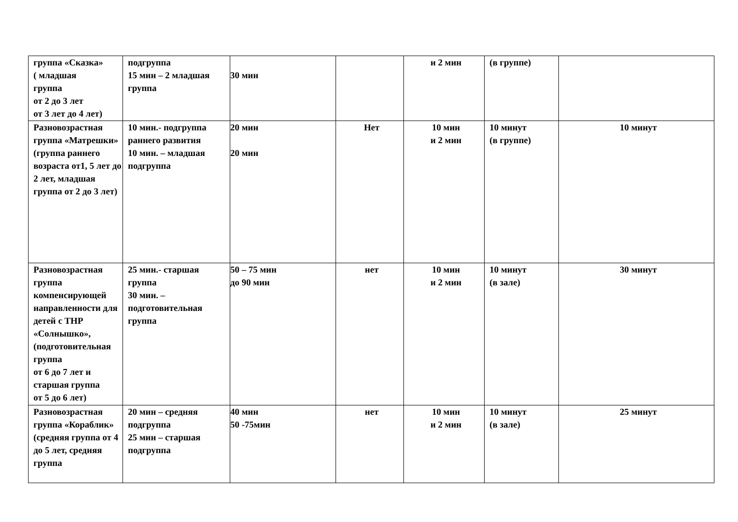| группа «Сказка» ( младшая группа от 2 до 3 лет от 3 лет до 4 лет) | подгруппа 15 мин – 2 младшая группа | 30 мин | | и 2 мин | (в группе) | |
| Разновозрастная группа «Матрешки» (группа раннего возраста от1, 5 лет до 2 лет, младшая группа от 2 до 3 лет) | 10 мин.- подгруппа раннего развития 10 мин. – младшая подгруппа | 20 мин 20 мин | Нет | 10 мин и 2 мин | 10 минут (в группе) | 10 минут |
| Разновозрастная группа компенсирующей направленности для детей с ТНР «Солнышко», (подготовительная группа от 6 до 7 лет и старшая группа от 5 до 6 лет) | 25 мин.- старшая группа 30 мин. – подготовительная группа | 50 – 75 мин до 90 мин | нет | 10 мин и 2 мин | 10 минут (в зале) | 30 минут |
| Разновозрастная группа «Кораблик» (средняя группа от 4 до 5 лет, средняя группа | 20 мин – средняя подгруппа 25 мин – старшая подгруппа | 40 мин 50 -75мин | нет | 10 мин и 2 мин | 10 минут (в зале) | 25 минут |